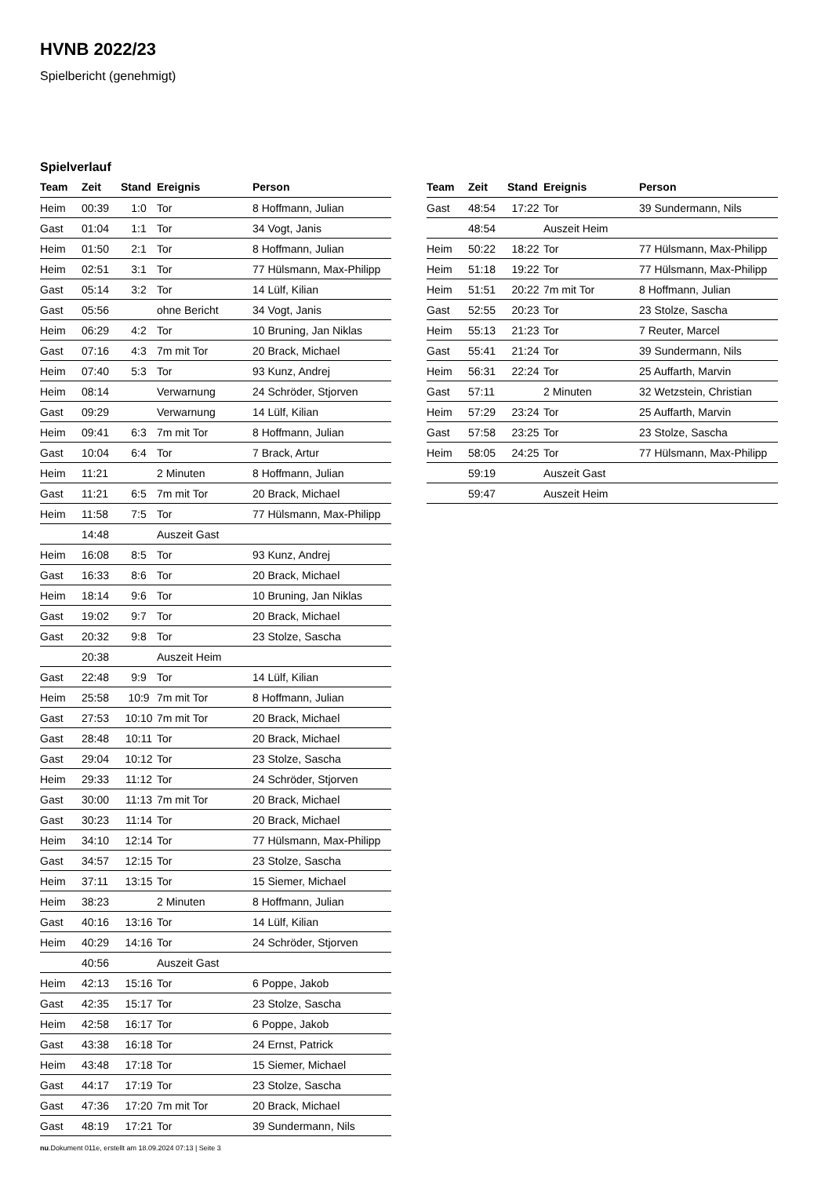HVNB 2022/23
Spielbericht (genehmigt)
Spielverlauf
| Team | Zeit | Stand | Ereignis | Person |
| --- | --- | --- | --- | --- |
| Heim | 00:39 | 1:0 | Tor | 8 Hoffmann, Julian |
| Gast | 01:04 | 1:1 | Tor | 34 Vogt, Janis |
| Heim | 01:50 | 2:1 | Tor | 8 Hoffmann, Julian |
| Heim | 02:51 | 3:1 | Tor | 77 Hülsmann, Max-Philipp |
| Gast | 05:14 | 3:2 | Tor | 14 Lülf, Kilian |
| Gast | 05:56 | | ohne Bericht | 34 Vogt, Janis |
| Heim | 06:29 | 4:2 | Tor | 10 Bruning, Jan Niklas |
| Gast | 07:16 | 4:3 | 7m mit Tor | 20 Brack, Michael |
| Heim | 07:40 | 5:3 | Tor | 93 Kunz, Andrej |
| Heim | 08:14 | | Verwarnung | 24 Schröder, Stjorven |
| Gast | 09:29 | | Verwarnung | 14 Lülf, Kilian |
| Heim | 09:41 | 6:3 | 7m mit Tor | 8 Hoffmann, Julian |
| Gast | 10:04 | 6:4 | Tor | 7 Brack, Artur |
| Heim | 11:21 | | 2 Minuten | 8 Hoffmann, Julian |
| Gast | 11:21 | 6:5 | 7m mit Tor | 20 Brack, Michael |
| Heim | 11:58 | 7:5 | Tor | 77 Hülsmann, Max-Philipp |
| | 14:48 | | Auszeit Gast | |
| Heim | 16:08 | 8:5 | Tor | 93 Kunz, Andrej |
| Gast | 16:33 | 8:6 | Tor | 20 Brack, Michael |
| Heim | 18:14 | 9:6 | Tor | 10 Bruning, Jan Niklas |
| Gast | 19:02 | 9:7 | Tor | 20 Brack, Michael |
| Gast | 20:32 | 9:8 | Tor | 23 Stolze, Sascha |
| | 20:38 | | Auszeit Heim | |
| Gast | 22:48 | 9:9 | Tor | 14 Lülf, Kilian |
| Heim | 25:58 | 10:9 | 7m mit Tor | 8 Hoffmann, Julian |
| Gast | 27:53 | 10:10 | 7m mit Tor | 20 Brack, Michael |
| Gast | 28:48 | 10:11 | Tor | 20 Brack, Michael |
| Gast | 29:04 | 10:12 | Tor | 23 Stolze, Sascha |
| Heim | 29:33 | 11:12 | Tor | 24 Schröder, Stjorven |
| Gast | 30:00 | 11:13 | 7m mit Tor | 20 Brack, Michael |
| Gast | 30:23 | 11:14 | Tor | 20 Brack, Michael |
| Heim | 34:10 | 12:14 | Tor | 77 Hülsmann, Max-Philipp |
| Gast | 34:57 | 12:15 | Tor | 23 Stolze, Sascha |
| Heim | 37:11 | 13:15 | Tor | 15 Siemer, Michael |
| Heim | 38:23 | | 2 Minuten | 8 Hoffmann, Julian |
| Gast | 40:16 | 13:16 | Tor | 14 Lülf, Kilian |
| Heim | 40:29 | 14:16 | Tor | 24 Schröder, Stjorven |
| | 40:56 | | Auszeit Gast | |
| Heim | 42:13 | 15:16 | Tor | 6 Poppe, Jakob |
| Gast | 42:35 | 15:17 | Tor | 23 Stolze, Sascha |
| Heim | 42:58 | 16:17 | Tor | 6 Poppe, Jakob |
| Gast | 43:38 | 16:18 | Tor | 24 Ernst, Patrick |
| Heim | 43:48 | 17:18 | Tor | 15 Siemer, Michael |
| Gast | 44:17 | 17:19 | Tor | 23 Stolze, Sascha |
| Gast | 47:36 | 17:20 | 7m mit Tor | 20 Brack, Michael |
| Gast | 48:19 | 17:21 | Tor | 39 Sundermann, Nils |
| Team | Zeit | Stand | Ereignis | Person |
| --- | --- | --- | --- | --- |
| Gast | 48:54 | 17:22 | Tor | 39 Sundermann, Nils |
| | 48:54 | | Auszeit Heim | |
| Heim | 50:22 | 18:22 | Tor | 77 Hülsmann, Max-Philipp |
| Heim | 51:18 | 19:22 | Tor | 77 Hülsmann, Max-Philipp |
| Heim | 51:51 | 20:22 | 7m mit Tor | 8 Hoffmann, Julian |
| Gast | 52:55 | 20:23 | Tor | 23 Stolze, Sascha |
| Heim | 55:13 | 21:23 | Tor | 7 Reuter, Marcel |
| Gast | 55:41 | 21:24 | Tor | 39 Sundermann, Nils |
| Heim | 56:31 | 22:24 | Tor | 25 Auffarth, Marvin |
| Gast | 57:11 | | 2 Minuten | 32 Wetzstein, Christian |
| Heim | 57:29 | 23:24 | Tor | 25 Auffarth, Marvin |
| Gast | 57:58 | 23:25 | Tor | 23 Stolze, Sascha |
| Heim | 58:05 | 24:25 | Tor | 77 Hülsmann, Max-Philipp |
| | 59:19 | | Auszeit Gast | |
| | 59:47 | | Auszeit Heim | |
nu.Dokument 011e, erstellt am 18.09.2024 07:13 | Seite 3